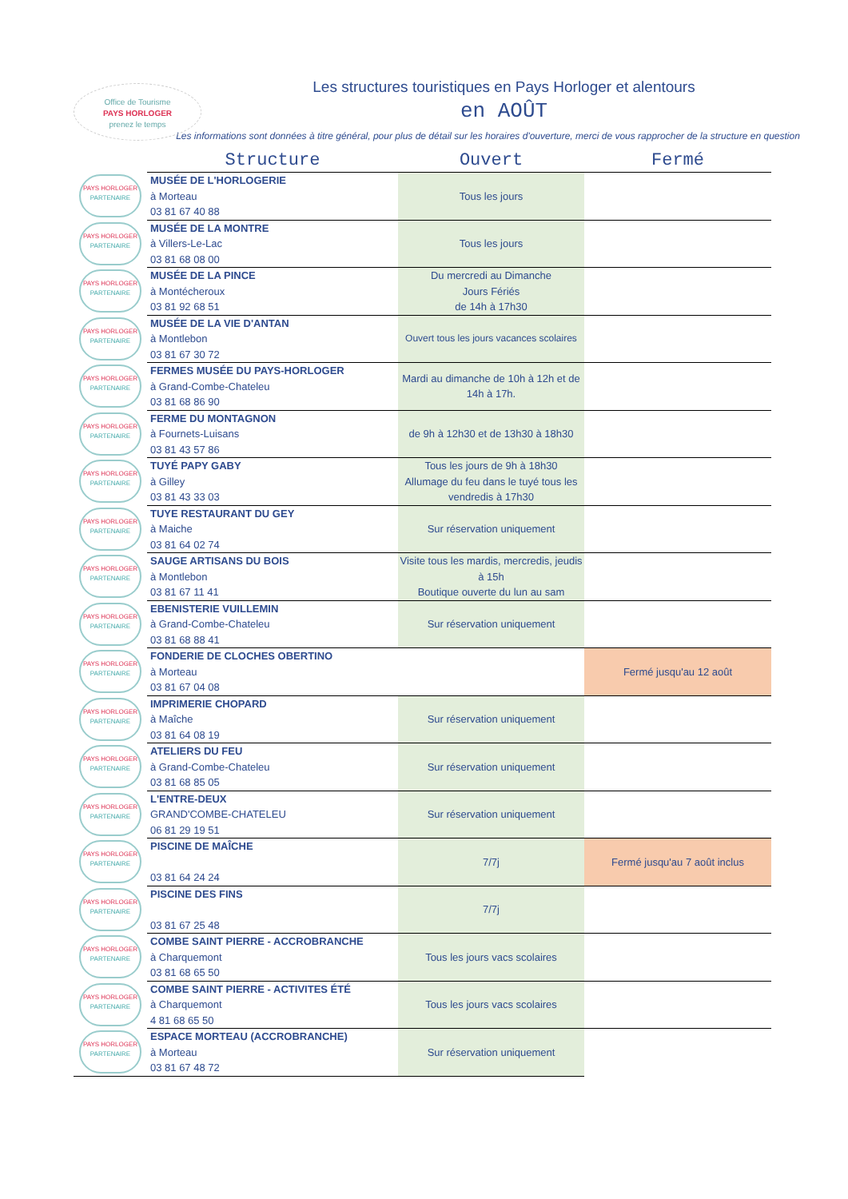Office de Tourisme
PAYS HORLOGER
prenez le temps
Les structures touristiques en Pays Horloger et alentours
en AOÛT
Les informations sont données à titre général, pour plus de détail sur les horaires d'ouverture, merci de vous rapprocher de la structure en question
| | Structure | Ouvert | Fermé |
| --- | --- | --- | --- |
| PAYS HORLOGER PARTENAIRE | MUSÉE DE L'HORLOGERIE à Morteau 03 81 67 40 88 | Tous les jours | |
| PAYS HORLOGER PARTENAIRE | MUSÉE DE LA MONTRE à Villers-Le-Lac 03 81 68 08 00 | Tous les jours | |
| PAYS HORLOGER PARTENAIRE | MUSÉE DE LA PINCE à Montécheroux 03 81 92 68 51 | Du mercredi au Dimanche Jours Fériés de 14h à 17h30 | |
| PAYS HORLOGER PARTENAIRE | MUSÉE DE LA VIE D'ANTAN à Montlebon 03 81 67 30 72 | Ouvert tous les jours vacances scolaires | |
| PAYS HORLOGER PARTENAIRE | FERMES MUSÉE DU PAYS-HORLOGER à Grand-Combe-Chateleu 03 81 68 86 90 | Mardi au dimanche de 10h à 12h et de 14h à 17h. | |
| PAYS HORLOGER PARTENAIRE | FERME DU MONTAGNON à Fournets-Luisans 03 81 43 57 86 | de 9h à 12h30 et de 13h30 à 18h30 | |
| PAYS HORLOGER PARTENAIRE | TUYÉ PAPY GABY à Gilley 03 81 43 33 03 | Tous les jours de 9h à 18h30 Allumage du feu dans le tuyé tous les vendredis à 17h30 | |
| PAYS HORLOGER PARTENAIRE | TUYE RESTAURANT DU GEY à Maiche 03 81 64 02 74 | Sur réservation uniquement | |
| PAYS HORLOGER PARTENAIRE | SAUGE ARTISANS DU BOIS à Montlebon 03 81 67 11 41 | Visite tous les mardis, mercredis, jeudis à 15h Boutique ouverte du lun au sam | |
| PAYS HORLOGER PARTENAIRE | EBENISTERIE VUILLEMIN à Grand-Combe-Chateleu 03 81 68 88 41 | Sur réservation uniquement | |
| PAYS HORLOGER PARTENAIRE | FONDERIE DE CLOCHES OBERTINO à Morteau 03 81 67 04 08 | | Fermé jusqu'au 12 août |
| PAYS HORLOGER PARTENAIRE | IMPRIMERIE CHOPARD à Maîche 03 81 64 08 19 | Sur réservation uniquement | |
| PAYS HORLOGER PARTENAIRE | ATELIERS DU FEU à Grand-Combe-Chateleu 03 81 68 85 05 | Sur réservation uniquement | |
| PAYS HORLOGER PARTENAIRE | L'ENTRE-DEUX GRAND'COMBE-CHATELEU 06 81 29 19 51 | Sur réservation uniquement | |
| PAYS HORLOGER PARTENAIRE | PISCINE DE MAÎCHE 03 81 64 24 24 | 7/7j | Fermé jusqu'au 7 août inclus |
| PAYS HORLOGER PARTENAIRE | PISCINE DES FINS 03 81 67 25 48 | 7/7j | |
| PAYS HORLOGER PARTENAIRE | COMBE SAINT PIERRE - ACCROBRANCHE à Charquemont 03 81 68 65 50 | Tous les jours vacs scolaires | |
| PAYS HORLOGER PARTENAIRE | COMBE SAINT PIERRE - ACTIVITES ÉTÉ à Charquemont 4 81 68 65 50 | Tous les jours vacs scolaires | |
| PAYS HORLOGER PARTENAIRE | ESPACE MORTEAU (ACCROBRANCHE) à Morteau 03 81 67 48 72 | Sur réservation uniquement | |